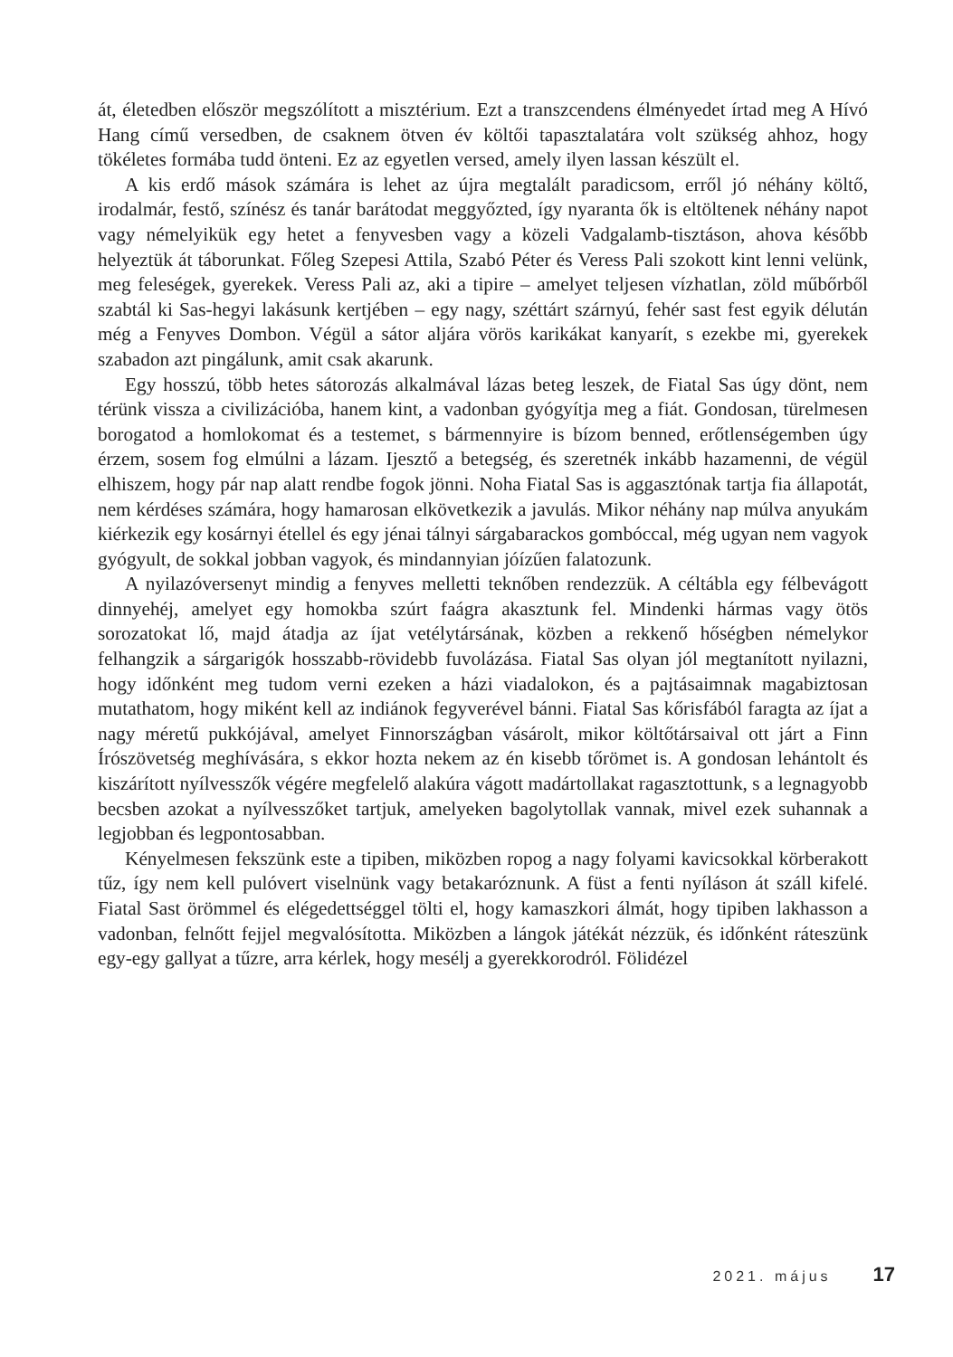át, életedben először megszólított a misztérium. Ezt a transzcendens élményedet írtad meg A Hívó Hang című versedben, de csaknem ötven év költői tapasztalatára volt szükség ahhoz, hogy tökéletes formába tudd önteni. Ez az egyetlen versed, amely ilyen lassan készült el.
A kis erdő mások számára is lehet az újra megtalált paradicsom, erről jó néhány költő, irodalmár, festő, színész és tanár barátodat meggyőzted, így nyaranta ők is eltöltenek néhány napot vagy némelyikük egy hetet a fenyvesben vagy a közeli Vadgalamb-tisztáson, ahova később helyeztük át táborunkat. Főleg Szepesi Attila, Szabó Péter és Veress Pali szokott kint lenni velünk, meg feleségek, gyerekek. Veress Pali az, aki a tipire – amelyet teljesen vízhatlan, zöld műbőrből szabtál ki Sas-hegyi lakásunk kertjében – egy nagy, széttárt szárnyú, fehér sast fest egyik délután még a Fenyves Dombon. Végül a sátor aljára vörös karikákat kanyarít, s ezekbe mi, gyerekek szabadon azt pingálunk, amit csak akarunk.
Egy hosszú, több hetes sátorozás alkalmával lázas beteg leszek, de Fiatal Sas úgy dönt, nem térünk vissza a civilizációba, hanem kint, a vadonban gyógyítja meg a fiát. Gondosan, türelmesen borogatod a homlokomat és a testemet, s bármennyire is bízom benned, erőtlenségemben úgy érzem, sosem fog elmúlni a lázam. Ijesztő a betegség, és szeretnék inkább hazamenni, de végül elhiszem, hogy pár nap alatt rendbe fogok jönni. Noha Fiatal Sas is aggasztónak tartja fia állapotát, nem kérdéses számára, hogy hamarosan elkövetkezik a javulás. Mikor néhány nap múlva anyukám kiérkezik egy kosárnyi étellel és egy jénai tálnyi sárgabarackos gombóccal, még ugyan nem vagyok gyógyult, de sokkal jobban vagyok, és mindannyian jóízűen falatozunk.
A nyilazóversenyt mindig a fenyves melletti teknőben rendezzük. A céltábla egy félbevágott dinnyehéj, amelyet egy homokba szúrt faágra akasztunk fel. Mindenki hármas vagy ötös sorozatokat lő, majd átadja az íjat vetélytársának, közben a rekkenő hőségben némelykor felhangzik a sárgarigók hosszabb-rövidebb fuvolázása. Fiatal Sas olyan jól megtanított nyilazni, hogy időnként meg tudom verni ezeken a házi viadalokon, és a pajtásaimnak magabiztosan mutathatom, hogy miként kell az indiánok fegyverével bánni. Fiatal Sas kőrisfából faragta az íjat a nagy méretű pukkójával, amelyet Finnországban vásárolt, mikor költőtársaival ott járt a Finn Írószövetség meghívására, s ekkor hozta nekem az én kisebb tőrömet is. A gondosan lehántolt és kiszárított nyílvesszők végére megfelelő alakúra vágott madártollakat ragasztottunk, s a legnagyobb becsben azokat a nyílvesszőket tartjuk, amelyeken bagolytollak vannak, mivel ezek suhannak a legjobban és legpontosabban.
Kényelmesen fekszünk este a tipiben, miközben ropog a nagy folyami kavicsokkal körberakott tűz, így nem kell pulóvert viselnünk vagy betakaróznunk. A füst a fenti nyíláson át száll kifelé. Fiatal Sast örömmel és elégedettséggel tölti el, hogy kamaszkori álmát, hogy tipiben lakhasson a vadonban, felnőtt fejjel megvalósította. Miközben a lángok játékát nézzük, és időnként ráteszünk egy-egy gallyat a tűzre, arra kérlek, hogy mesélj a gyerekkorodról. Fölidézel
2021. május 17